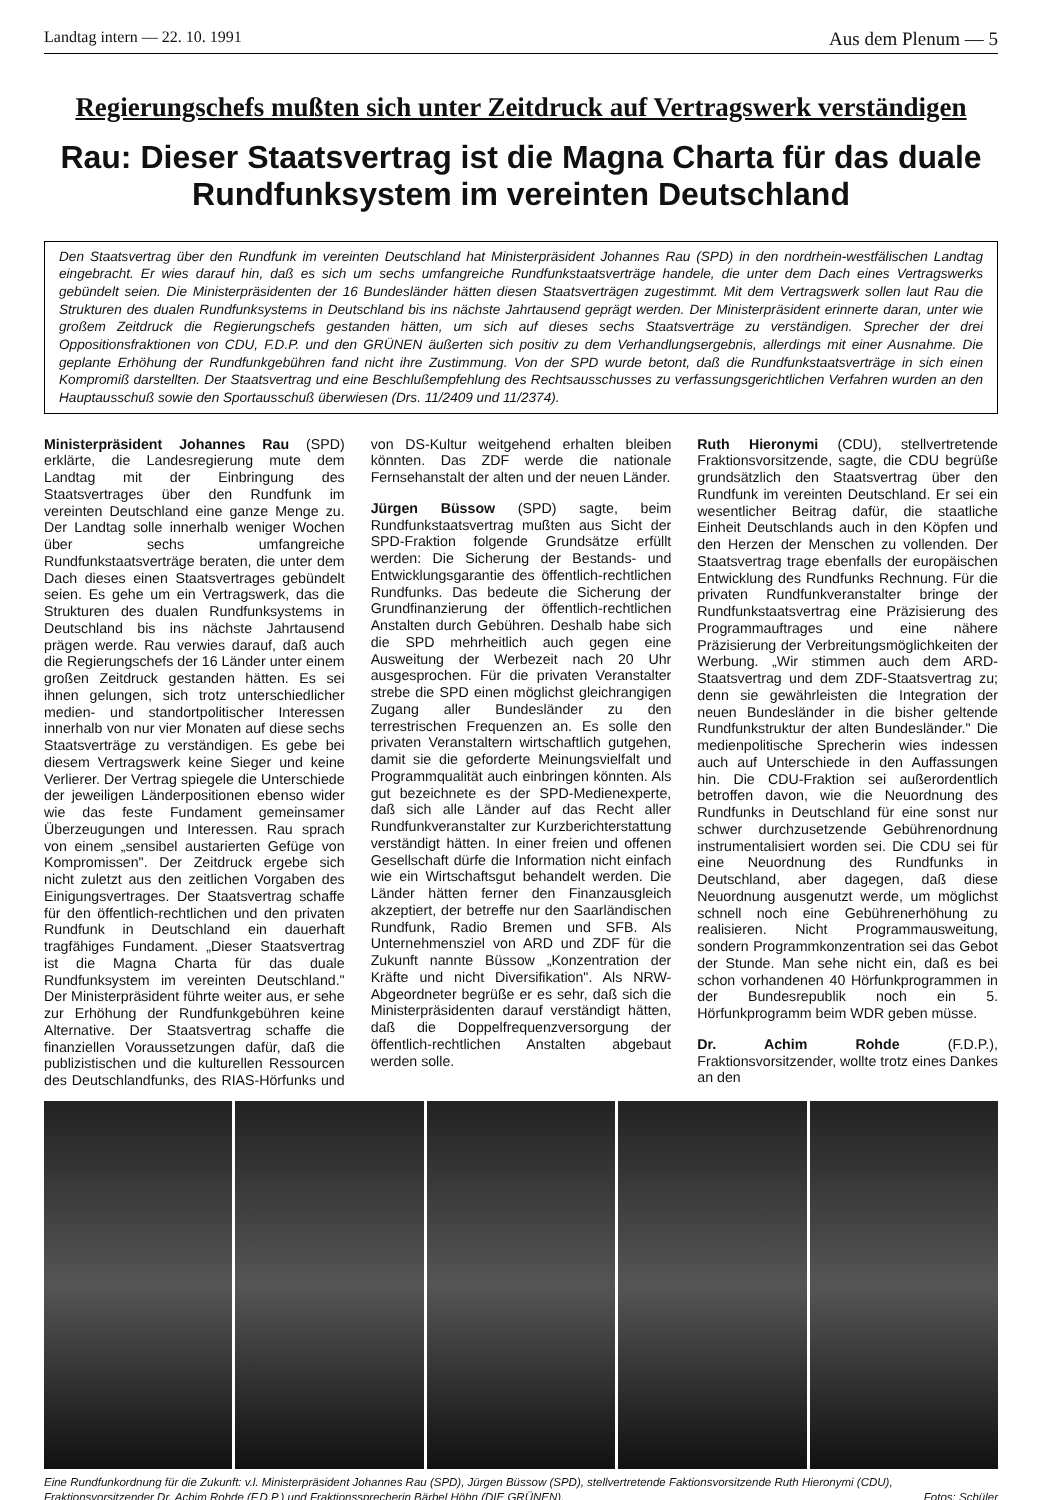Landtag intern — 22. 10. 1991 Aus dem Plenum — 5
Regierungschefs mußten sich unter Zeitdruck auf Vertragswerk verständigen
Rau: Dieser Staatsvertrag ist die Magna Charta für das duale Rundfunksystem im vereinten Deutschland
Den Staatsvertrag über den Rundfunk im vereinten Deutschland hat Ministerpräsident Johannes Rau (SPD) in den nordrhein-westfälischen Landtag eingebracht. Er wies darauf hin, daß es sich um sechs umfangreiche Rundfunkstaatsverträge handele, die unter dem Dach eines Vertragswerks gebündelt seien. Die Ministerpräsidenten der 16 Bundesländer hätten diesen Staatsverträgen zugestimmt. Mit dem Vertragswerk sollen laut Rau die Strukturen des dualen Rundfunksystems in Deutschland bis ins nächste Jahrtausend geprägt werden. Der Ministerpräsident erinnerte daran, unter wie großem Zeitdruck die Regierungschefs gestanden hätten, um sich auf dieses sechs Staatsverträge zu verständigen. Sprecher der drei Oppositionsfraktionen von CDU, F.D.P. und den GRÜNEN äußerten sich positiv zu dem Verhandlungsergebnis, allerdings mit einer Ausnahme. Die geplante Erhöhung der Rundfunkgebühren fand nicht ihre Zustimmung. Von der SPD wurde betont, daß die Rundfunkstaatsverträge in sich einen Kompromiß darstellten. Der Staatsvertrag und eine Beschlußempfehlung des Rechtsausschusses zu verfassungsgerichtlichen Verfahren wurden an den Hauptausschuß sowie den Sportausschuß überwiesen (Drs. 11/2409 und 11/2374).
Ministerpräsident Johannes Rau (SPD) erklärte, die Landesregierung mute dem Landtag mit der Einbringung des Staatsvertrages über den Rundfunk im vereinten Deutschland eine ganze Menge zu. Der Landtag solle innerhalb weniger Wochen über sechs umfangreiche Rundfunkstaatsverträge beraten, die unter dem Dach dieses einen Staatsvertrages gebündelt seien. Es gehe um ein Vertragswerk, das die Strukturen des dualen Rundfunksystems in Deutschland bis ins nächste Jahrtausend prägen werde. Rau verwies darauf, daß auch die Regierungschefs der 16 Länder unter einem großen Zeitdruck gestanden hätten. Es sei ihnen gelungen, sich trotz unterschiedlicher medien- und standortpolitischer Interessen innerhalb von nur vier Monaten auf diese sechs Staatsverträge zu verständigen. Es gebe bei diesem Vertragswerk keine Sieger und keine Verlierer. Der Vertrag spiegele die Unterschiede der jeweiligen Länderpositionen ebenso wider wie das feste Fundament gemeinsamer Überzeugungen und Interessen. Rau sprach von einem „sensibel austarierten Gefüge von Kompromissen". Der Zeitdruck ergebe sich nicht zuletzt aus den zeitlichen Vorgaben des Einigungsvertrages. Der Staatsvertrag schaffe für den öffentlich-rechtlichen und den privaten Rundfunk in Deutschland ein dauerhaft tragfähiges Fundament. „Dieser Staatsvertrag ist die Magna Charta für das duale Rundfunksystem im vereinten Deutschland." Der Ministerpräsident führte weiter aus, er sehe zur Erhöhung der Rundfunkgebühren keine Alternative. Der Staatsvertrag schaffe die finanziellen Voraussetzungen dafür, daß die publizistischen und die kulturellen Ressourcen des Deutschlandfunks, des RIAS-Hörfunks und von DS-Kultur weitgehend erhalten bleiben könnten. Das ZDF werde die nationale Fernsehanstalt der alten und der neuen Länder.
Jürgen Büssow (SPD) sagte, beim Rundfunkstaatsvertrag mußten aus Sicht der SPD-Fraktion folgende Grundsätze erfüllt werden: Die Sicherung der Bestands- und Entwicklungsgarantie des öffentlich-rechtlichen Rundfunks. Das bedeute die Sicherung der Grundfinanzierung der öffentlich-rechtlichen Anstalten durch Gebühren. Deshalb habe sich die SPD mehrheitlich auch gegen eine Ausweitung der Werbezeit nach 20 Uhr ausgesprochen. Für die privaten Veranstalter strebe die SPD einen möglichst gleichrangigen Zugang aller Bundesländer zu den terrestrischen Frequenzen an. Es solle den privaten Veranstaltern wirtschaftlich gutgehen, damit sie die geforderte Meinungsvielfalt und Programmqualität auch einbringen könnten. Als gut bezeichnete es der SPD-Medienexperte, daß sich alle Länder auf das Recht aller Rundfunkveranstalter zur Kurzberichterstattung verständigt hätten. In einer freien und offenen Gesellschaft dürfe die Information nicht einfach wie ein Wirtschaftsgut behandelt werden. Die Länder hätten ferner den Finanzausgleich akzeptiert, der betreffe nur den Saarländischen Rundfunk, Radio Bremen und SFB. Als Unternehmensziel von ARD und ZDF für die Zukunft nannte Büssow „Konzentration der Kräfte und nicht Diversifikation". Als NRW-Abgeordneter begrüße er es sehr, daß sich die Ministerpräsidenten darauf verständigt hätten, daß die Doppelfrequenzversorgung der öffentlich-rechtlichen Anstalten abgebaut werden solle.
Ruth Hieronymi (CDU), stellvertretende Fraktionsvorsitzende, sagte, die CDU begrüße grundsätzlich den Staatsvertrag über den Rundfunk im vereinten Deutschland. Er sei ein wesentlicher Beitrag dafür, die staatliche Einheit Deutschlands auch in den Köpfen und den Herzen der Menschen zu vollenden. Der Staatsvertrag trage ebenfalls der europäischen Entwicklung des Rundfunks Rechnung. Für die privaten Rundfunkveranstalter bringe der Rundfunkstaatsvertrag eine Präzisierung des Programmauftrages und eine nähere Präzisierung der Verbreitungsmöglichkeiten der Werbung. „Wir stimmen auch dem ARD-Staatsvertrag und dem ZDF-Staatsvertrag zu; denn sie gewährleisten die Integration der neuen Bundesländer in die bisher geltende Rundfunkstruktur der alten Bundesländer." Die medienpolitische Sprecherin wies indessen auch auf Unterschiede in den Auffassungen hin. Die CDU-Fraktion sei außerordentlich betroffen davon, wie die Neuordnung des Rundfunks in Deutschland für eine sonst nur schwer durchzusetzende Gebührenordnung instrumentalisiert worden sei. Die CDU sei für eine Neuordnung des Rundfunks in Deutschland, aber dagegen, daß diese Neuordnung ausgenutzt werde, um möglichst schnell noch eine Gebührenerhöhung zu realisieren. Nicht Programmausweitung, sondern Programmkonzentration sei das Gebot der Stunde. Man sehe nicht ein, daß es bei schon vorhandenen 40 Hörfunkprogrammen in der Bundesrepublik noch ein 5. Hörfunkprogramm beim WDR geben müsse.
Dr. Achim Rohde (F.D.P.), Fraktionsvorsitzender, wollte trotz eines Dankes an den
Eine Rundfunkordnung für die Zukunft: v.l. Ministerpräsident Johannes Rau (SPD), Jürgen Büssow (SPD), stellvertretende Faktionsvorsitzende Ruth Hieronymi (CDU), Fraktionsvorsitzender Dr. Achim Rohde (F.D.P.) und Fraktionssprecherin Bärbel Höhn (DIE GRÜNEN). Fotos: Schüler